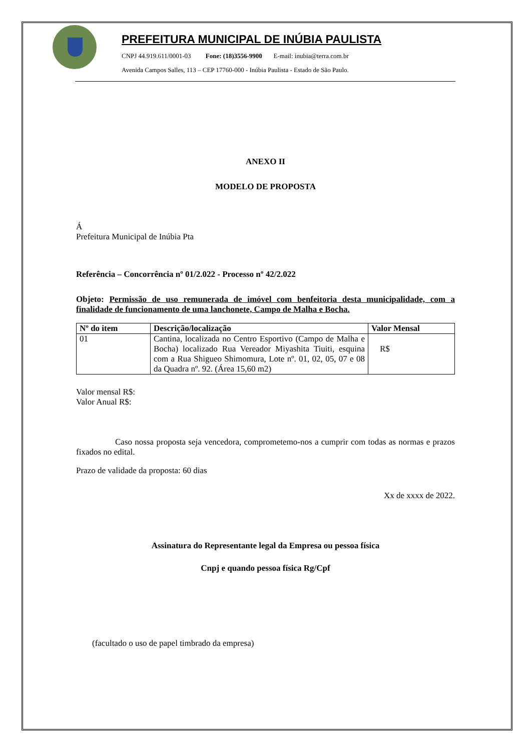PREFEITURA MUNICIPAL DE INÚBIA PAULISTA
CNPJ 44.919.611/0001-03 Fone: (18)3556-9900 E-mail: inubia@terra.com.br
Avenida Campos Salles, 113 – CEP 17760-000 - Inúbia Paulista - Estado de São Paulo.
ANEXO II
MODELO DE PROPOSTA
Á
Prefeitura Municipal de Inúbia Pta
Referência – Concorrência nº 01/2.022 - Processo nº 42/2.022
Objeto: Permissão de uso remunerada de imóvel com benfeitoria desta municipalidade, com a finalidade de funcionamento de uma lanchonete, Campo de Malha e Bocha.
| Nº do item | Descrição/localização | Valor Mensal |
| --- | --- | --- |
| 01 | Cantina, localizada no Centro Esportivo (Campo de Malha e Bocha) localizado Rua Vereador Miyashita Tiuiti, esquina com a Rua Shigueo Shimomura, Lote nº. 01, 02, 05, 07 e 08 da Quadra nº. 92. (Área 15,60 m2) | R$ |
Valor mensal R$:
Valor Anual R$:
Caso nossa proposta seja vencedora, comprometemo-nos a cumprir com todas as normas e prazos fixados no edital.
Prazo de validade da proposta: 60 dias
Xx de xxxx de 2022.
Assinatura do Representante legal da Empresa ou pessoa física
Cnpj e quando pessoa física Rg/Cpf
(facultado o uso de papel timbrado da empresa)